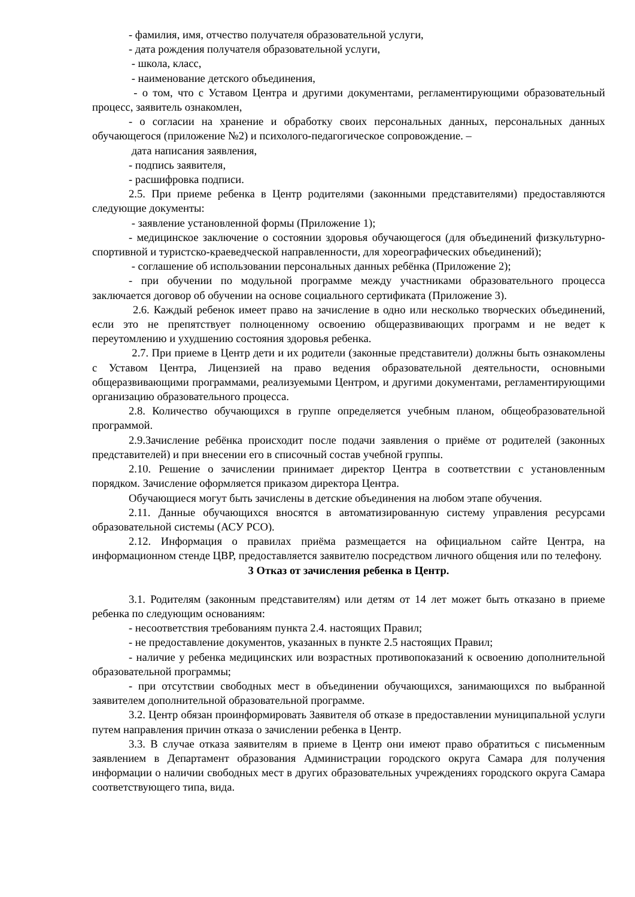- фамилия, имя, отчество получателя образовательной услуги,
- дата рождения получателя образовательной услуги,
- школа, класс,
- наименование детского объединения,
- о том, что с Уставом Центра и другими документами, регламентирующими образовательный процесс, заявитель ознакомлен,
- о согласии на хранение и обработку своих персональных данных, персональных данных обучающегося (приложение №2) и психолого-педагогическое сопровождение. –
дата написания заявления,
- подпись заявителя,
- расшифровка подписи.
2.5. При приеме ребенка в Центр родителями (законными представителями) предоставляются следующие документы:
- заявление установленной формы (Приложение 1);
- медицинское заключение о состоянии здоровья обучающегося (для объединений физкультурно-спортивной и туристско-краеведческой направленности, для хореографических объединений);
- соглашение об использовании персональных данных ребёнка (Приложение 2);
- при обучении по модульной программе между участниками образовательного процесса заключается договор об обучении на основе социального сертификата (Приложение 3).
2.6. Каждый ребенок имеет право на зачисление в одно или несколько творческих объединений, если это не препятствует полноценному освоению общеразвивающих программ и не ведет к переутомлению и ухудшению состояния здоровья ребенка.
2.7. При приеме в Центр дети и их родители (законные представители) должны быть ознакомлены с Уставом Центра, Лицензией на право ведения образовательной деятельности, основными общеразвивающими программами, реализуемыми Центром, и другими документами, регламентирующими организацию образовательного процесса.
2.8. Количество обучающихся в группе определяется учебным планом, общеобразовательной программой.
2.9.Зачисление ребёнка происходит после подачи заявления о приёме от родителей (законных представителей) и при внесении его в списочный состав учебной группы.
2.10. Решение о зачислении принимает директор Центра в соответствии с установленным порядком. Зачисление оформляется приказом директора Центра.
Обучающиеся могут быть зачислены в детские объединения на любом этапе обучения.
2.11. Данные обучающихся вносятся в автоматизированную систему управления ресурсами образовательной системы (АСУ РСО).
2.12. Информация о правилах приёма размещается на официальном сайте Центра, на информационном стенде ЦВР, предоставляется заявителю посредством личного общения или по телефону.
3 Отказ от зачисления ребенка в Центр.
3.1. Родителям (законным представителям) или детям от 14 лет может быть отказано в приеме ребенка по следующим основаниям:
- несоответствия требованиям пункта 2.4. настоящих Правил;
- не предоставление документов, указанных в пункте 2.5 настоящих Правил;
- наличие у ребенка медицинских или возрастных противопоказаний к освоению дополнительной образовательной программы;
- при отсутствии свободных мест в объединении обучающихся, занимающихся по выбранной заявителем дополнительной образовательной программе.
3.2. Центр обязан проинформировать Заявителя об отказе в предоставлении муниципальной услуги путем направления причин отказа о зачислении ребенка в Центр.
3.3. В случае отказа заявителям в приеме в Центр они имеют право обратиться с письменным заявлением в Департамент образования Администрации городского округа Самара для получения информации о наличии свободных мест в других образовательных учреждениях городского округа Самара соответствующего типа, вида.